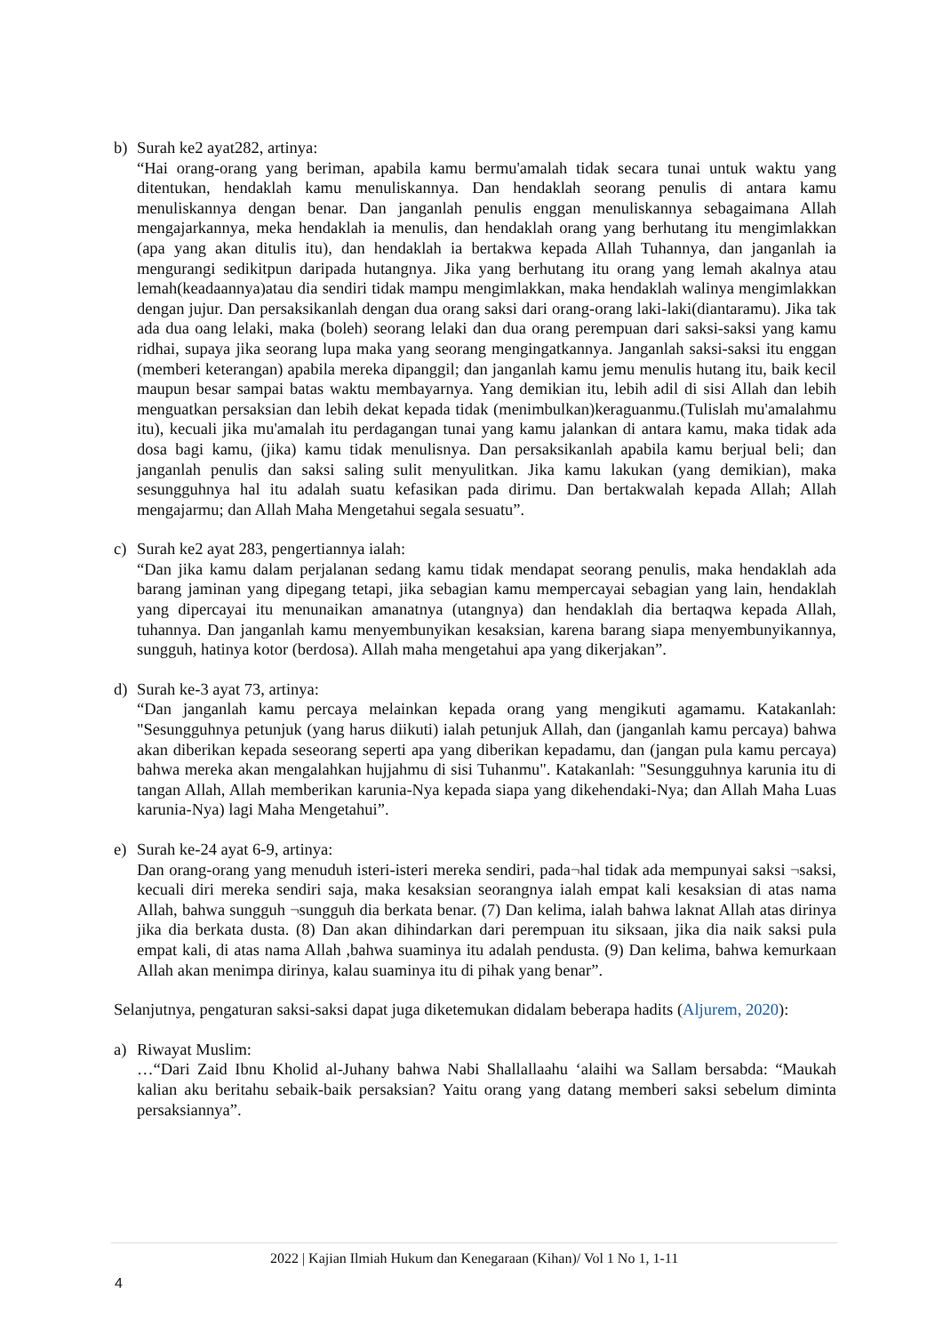b) Surah ke2 ayat282, artinya:
“Hai orang-orang yang beriman, apabila kamu bermu'amalah tidak secara tunai untuk waktu yang ditentukan, hendaklah kamu menuliskannya. Dan hendaklah seorang penulis di antara kamu menuliskannya dengan benar. Dan janganlah penulis enggan menuliskannya sebagaimana Allah mengajarkannya, meka hendaklah ia menulis, dan hendaklah orang yang berhutang itu mengimlakkan (apa yang akan ditulis itu), dan hendaklah ia bertakwa kepada Allah Tuhannya, dan janganlah ia mengurangi sedikitpun daripada hutangnya. Jika yang berhutang itu orang yang lemah akalnya atau lemah(keadaannya)atau dia sendiri tidak mampu mengimlakkan, maka hendaklah walinya mengimlakkan dengan jujur. Dan persaksikanlah dengan dua orang saksi dari orang-orang laki-laki(diantaramu). Jika tak ada dua oang lelaki, maka (boleh) seorang lelaki dan dua orang perempuan dari saksi-saksi yang kamu ridhai, supaya jika seorang lupa maka yang seorang mengingatkannya. Janganlah saksi-saksi itu enggan (memberi keterangan) apabila mereka dipanggil; dan janganlah kamu jemu menulis hutang itu, baik kecil maupun besar sampai batas waktu membayarnya. Yang demikian itu, lebih adil di sisi Allah dan lebih menguatkan persaksian dan lebih dekat kepada tidak (menimbulkan)keraguanmu.(Tulislah mu'amalahmu itu), kecuali jika mu'amalah itu perdagangan tunai yang kamu jalankan di antara kamu, maka tidak ada dosa bagi kamu, (jika) kamu tidak menulisnya. Dan persaksikanlah apabila kamu berjual beli; dan janganlah penulis dan saksi saling sulit menyulitkan. Jika kamu lakukan (yang demikian), maka sesungguhnya hal itu adalah suatu kefasikan pada dirimu. Dan bertakwalah kepada Allah; Allah mengajarmu; dan Allah Maha Mengetahui segala sesuatu”.
c) Surah ke2 ayat 283, pengertiannya ialah:
“Dan jika kamu dalam perjalanan sedang kamu tidak mendapat seorang penulis, maka hendaklah ada barang jaminan yang dipegang tetapi, jika sebagian kamu mempercayai sebagian yang lain, hendaklah yang dipercayai itu menunaikan amanatnya (utangnya) dan hendaklah dia bertaqwa kepada Allah, tuhannya. Dan janganlah kamu menyembunyikan kesaksian, karena barang siapa menyembunyikannya, sungguh, hatinya kotor (berdosa). Allah maha mengetahui apa yang dikerjakan”.
d) Surah ke-3 ayat 73, artinya:
“Dan janganlah kamu percaya melainkan kepada orang yang mengikuti agamamu. Katakanlah: "Sesungguhnya petunjuk (yang harus diikuti) ialah petunjuk Allah, dan (janganlah kamu percaya) bahwa akan diberikan kepada seseorang seperti apa yang diberikan kepadamu, dan (jangan pula kamu percaya) bahwa mereka akan mengalahkan hujjahmu di sisi Tuhanmu". Katakanlah: "Sesungguhnya karunia itu di tangan Allah, Allah memberikan karunia-Nya kepada siapa yang dikehendaki-Nya; dan Allah Maha Luas karunia-Nya) lagi Maha Mengetahui”.
e) Surah ke-24 ayat 6-9, artinya:
Dan orang-orang yang menuduh isteri-isteri mereka sendiri, pada¬hal tidak ada mempunyai saksi ¬saksi, kecuali diri mereka sendiri saja, maka kesaksian seorangnya ialah empat kali kesaksian di atas nama Allah, bahwa sungguh ¬sungguh dia berkata benar. (7) Dan kelima, ialah bahwa laknat Allah atas dirinya jika dia berkata dusta. (8) Dan akan dihindarkan dari perempuan itu siksaan, jika dia naik saksi pula empat kali, di atas nama Allah ,bahwa suaminya itu adalah pendusta. (9) Dan kelima, bahwa kemurkaan Allah akan menimpa dirinya, kalau suaminya itu di pihak yang benar”.
Selanjutnya, pengaturan saksi-saksi dapat juga diketemukan didalam beberapa hadits (Aljurem, 2020):
a) Riwayat Muslim:
…“Dari Zaid Ibnu Kholid al-Juhany bahwa Nabi Shallallaahu ‘alaihi wa Sallam bersabda: “Maukah kalian aku beritahu sebaik-baik persaksian? Yaitu orang yang datang memberi saksi sebelum diminta persaksiannya”.
2022 | Kajian Ilmiah Hukum dan Kenegaraan (Kihan)/ Vol 1 No 1, 1-11
4